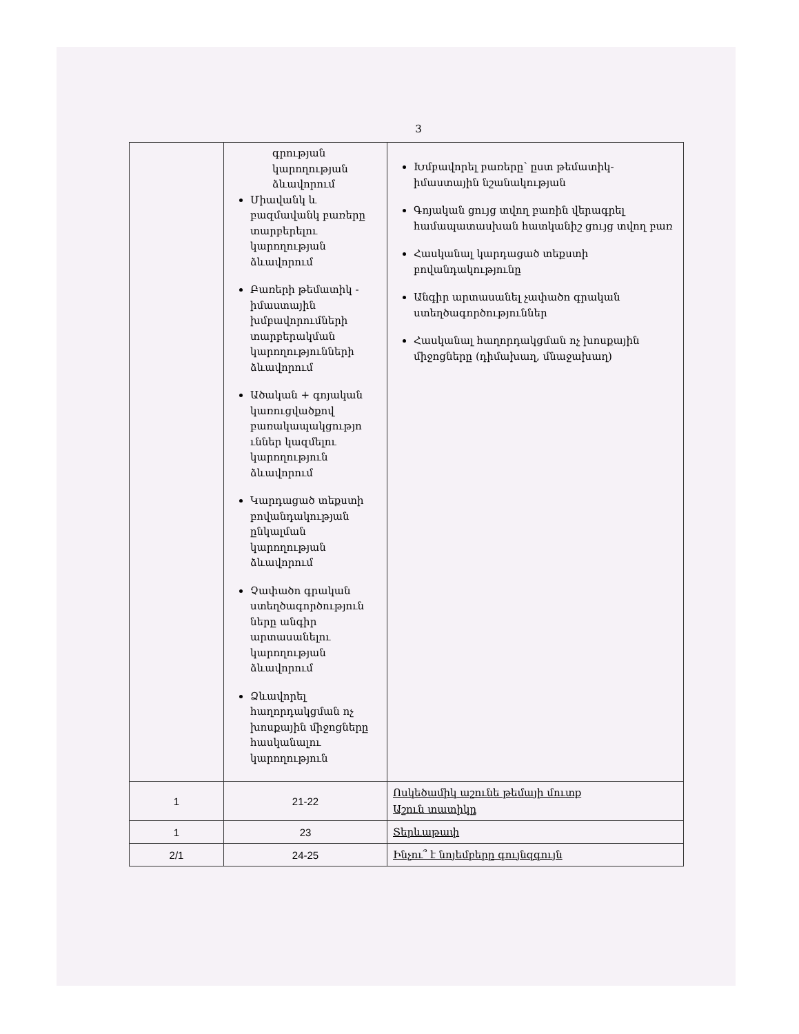3
| | գրության կարողության ձևավորում Միավանկ և բազմավանկ բառերը տարբերելու կարողության ձևավորում Բառերի թեմատիկ - իմաստային խմբավորումների տարբերակման կարողությունների ձևավորում Ածական + գոյական կառուցվածքով բառակապակցությո ւններ կազմելու կարողություն ձևավորում Կարդացած տեքստի բովանդակության ընկալման կարողության ձևավորում Չափածո գրական ստեղծագործություն ները անգիր արտասանելու կարողության ձևավորում Ձևավորել հաղորդակցման ոչ խոսքային միջոցները հասկանալու կարողություն | Խմբավորել բառերը՝ ըստ թեմատիկ-իմաստային նշանակության Գոյական ցույց տվող բառին վերագրել համապատասխան հատկանիշ ցույց տվող բառ Հասկանալ կարդացած տեքստի բովանդակությունը Անգիր արտասանել չափածո գրական ստեղծագործություններ Հասկանալ հաղորդակցման ոչ խոսքային միջոցները (դիմախաղ, մնաջախաղ) |
| 1 | 21-22 | Ոսկեծամիկ աշունե թեմայի մուտք Աշուն տատիկը |
| 1 | 23 | Տերևաթափ |
| 2/1 | 24-25 | Ինչու՞ է նոյեմբերը գույնզգույն |